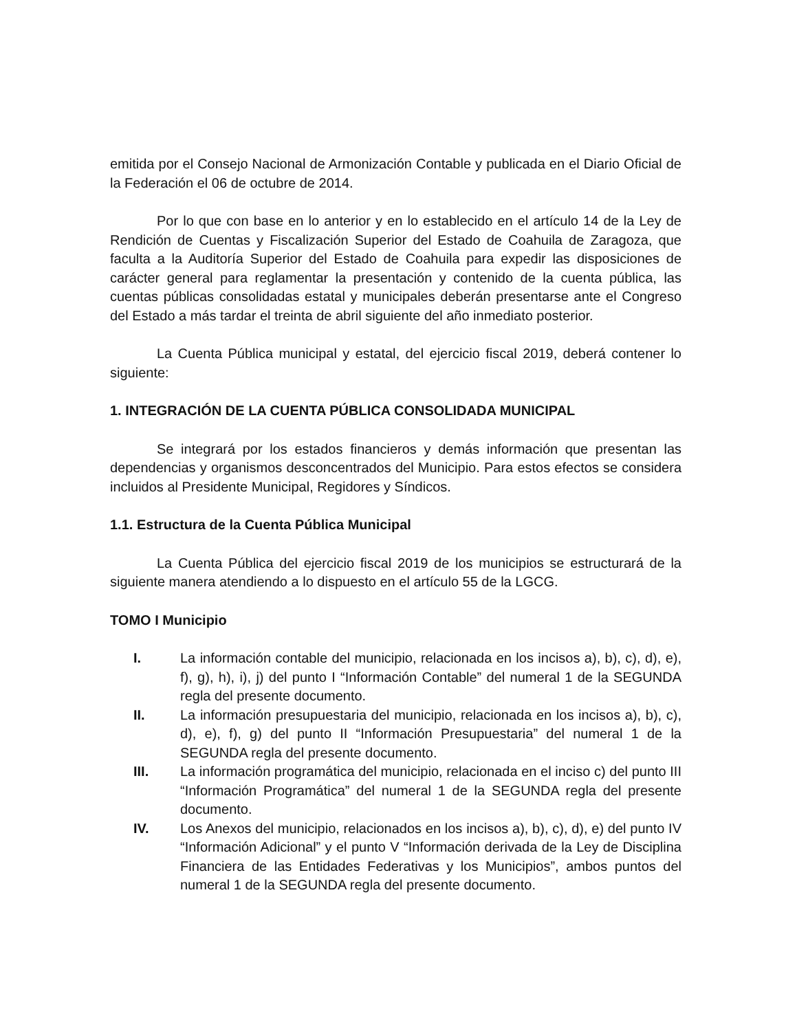emitida por el Consejo Nacional de Armonización Contable y publicada en el Diario Oficial de la Federación el 06 de octubre de 2014.
Por lo que con base en lo anterior y en lo establecido en el artículo 14 de la Ley de Rendición de Cuentas y Fiscalización Superior del Estado de Coahuila de Zaragoza, que faculta a la Auditoría Superior del Estado de Coahuila para expedir las disposiciones de carácter general para reglamentar la presentación y contenido de la cuenta pública, las cuentas públicas consolidadas estatal y municipales deberán presentarse ante el Congreso del Estado a más tardar el treinta de abril siguiente del año inmediato posterior.
La Cuenta Pública municipal y estatal, del ejercicio fiscal 2019, deberá contener lo siguiente:
1. INTEGRACIÓN DE LA CUENTA PÚBLICA CONSOLIDADA MUNICIPAL
Se integrará por los estados financieros y demás información que presentan las dependencias y organismos desconcentrados del Municipio. Para estos efectos se considera incluidos al Presidente Municipal, Regidores y Síndicos.
1.1. Estructura de la Cuenta Pública Municipal
La Cuenta Pública del ejercicio fiscal 2019 de los municipios se estructurará de la siguiente manera atendiendo a lo dispuesto en el artículo 55 de la LGCG.
TOMO I Municipio
I. La información contable del municipio, relacionada en los incisos a), b), c), d), e), f), g), h), i), j) del punto I “Información Contable” del numeral 1 de la SEGUNDA regla del presente documento.
II. La información presupuestaria del municipio, relacionada en los incisos a), b), c), d), e), f), g) del punto II “Información Presupuestaria” del numeral 1 de la SEGUNDA regla del presente documento.
III. La información programática del municipio, relacionada en el inciso c) del punto III “Información Programática” del numeral 1 de la SEGUNDA regla del presente documento.
IV. Los Anexos del municipio, relacionados en los incisos a), b), c), d), e) del punto IV “Información Adicional” y el punto V “Información derivada de la Ley de Disciplina Financiera de las Entidades Federativas y los Municipios”, ambos puntos del numeral 1 de la SEGUNDA regla del presente documento.